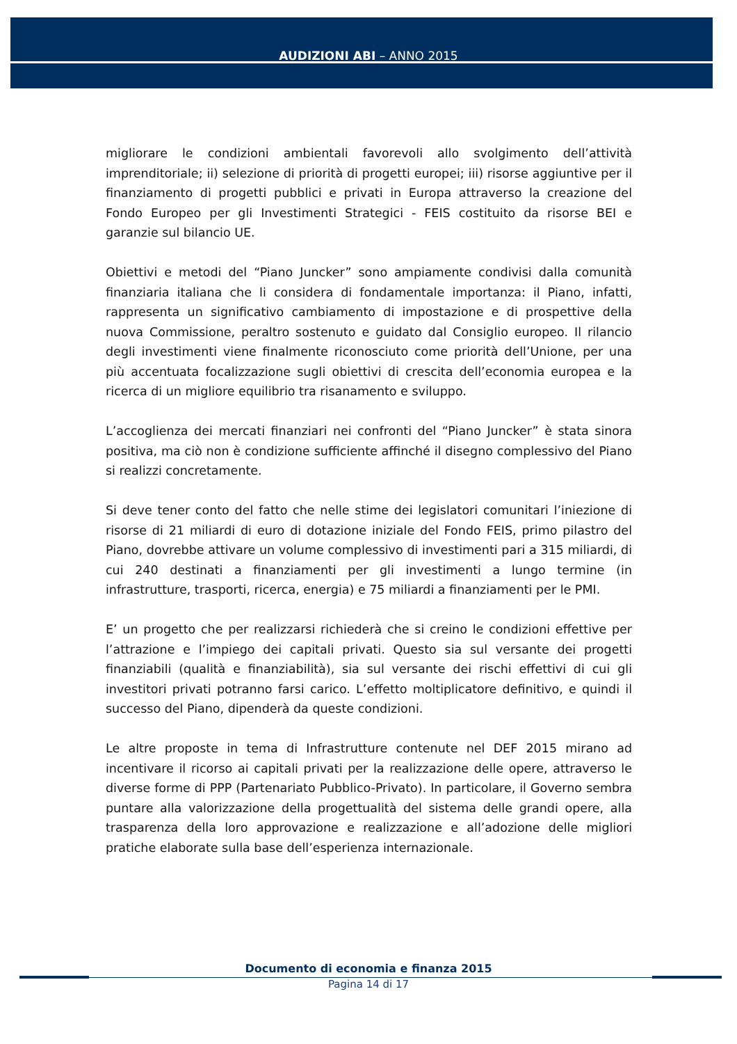AUDIZIONI ABI – ANNO 2015
migliorare le condizioni ambientali favorevoli allo svolgimento dell’attività imprenditoriale; ii) selezione di priorità di progetti europei; iii) risorse aggiuntive per il finanziamento di progetti pubblici e privati in Europa attraverso la creazione del Fondo Europeo per gli Investimenti Strategici - FEIS costituito da risorse BEI e garanzie sul bilancio UE.
Obiettivi e metodi del “Piano Juncker” sono ampiamente condivisi dalla comunità finanziaria italiana che li considera di fondamentale importanza: il Piano, infatti, rappresenta un significativo cambiamento di impostazione e di prospettive della nuova Commissione, peraltro sostenuto e guidato dal Consiglio europeo. Il rilancio degli investimenti viene finalmente riconosciuto come priorità dell’Unione, per una più accentuata focalizzazione sugli obiettivi di crescita dell’economia europea e la ricerca di un migliore equilibrio tra risanamento e sviluppo.
L’accoglienza dei mercati finanziari nei confronti del “Piano Juncker” è stata sinora positiva, ma ciò non è condizione sufficiente affinché il disegno complessivo del Piano si realizzi concretamente.
Si deve tener conto del fatto che nelle stime dei legislatori comunitari l’iniezione di risorse di 21 miliardi di euro di dotazione iniziale del Fondo FEIS, primo pilastro del Piano, dovrebbe attivare un volume complessivo di investimenti pari a 315 miliardi, di cui 240 destinati a finanziamenti per gli investimenti a lungo termine (in infrastrutture, trasporti, ricerca, energia) e 75 miliardi a finanziamenti per le PMI.
E’ un progetto che per realizzarsi richiederà che si creino le condizioni effettive per l’attrazione e l’impiego dei capitali privati. Questo sia sul versante dei progetti finanziabili (qualità e finanziabilità), sia sul versante dei rischi effettivi di cui gli investitori privati potranno farsi carico. L’effetto moltiplicatore definitivo, e quindi il successo del Piano, dipenderà da queste condizioni.
Le altre proposte in tema di Infrastrutture contenute nel DEF 2015 mirano ad incentivare il ricorso ai capitali privati per la realizzazione delle opere, attraverso le diverse forme di PPP (Partenariato Pubblico-Privato). In particolare, il Governo sembra puntare alla valorizzazione della progettualità del sistema delle grandi opere, alla trasparenza della loro approvazione e realizzazione e all’adozione delle migliori pratiche elaborate sulla base dell’esperienza internazionale.
Documento di economia e finanza 2015
Pagina 14 di 17